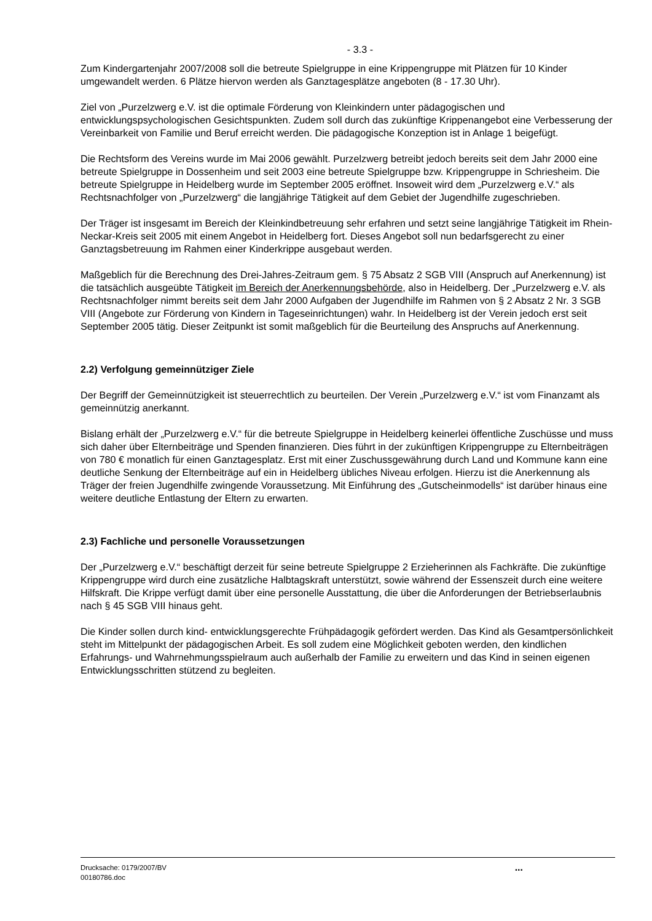- 3.3 -
Zum Kindergartenjahr 2007/2008 soll die betreute Spielgruppe in eine Krippengruppe mit Plätzen für 10 Kinder umgewandelt werden. 6 Plätze hiervon werden als Ganztagesplätze angeboten (8 - 17.30 Uhr).
Ziel von „Purzelzwerg e.V. ist die optimale Förderung von Kleinkindern unter pädagogischen und entwicklungspsychologischen Gesichtspunkten. Zudem soll durch das zukünftige Krippenangebot eine Verbesserung der Vereinbarkeit von Familie und Beruf erreicht werden. Die pädagogische Konzeption ist in Anlage 1 beigefügt.
Die Rechtsform des Vereins wurde im Mai 2006 gewählt. Purzelzwerg betreibt jedoch bereits seit dem Jahr 2000 eine betreute Spielgruppe in Dossenheim und seit 2003 eine betreute Spielgruppe bzw. Krippengruppe in Schriesheim. Die betreute Spielgruppe in Heidelberg wurde im September 2005 eröffnet. Insoweit wird dem „Purzelzwerg e.V.“ als Rechtsnachfolger von „Purzelzwerg“ die langjährige Tätigkeit auf dem Gebiet der Jugendhilfe zugeschrieben.
Der Träger ist insgesamt im Bereich der Kleinkindbetreuung sehr erfahren und setzt seine langjährige Tätigkeit im Rhein-Neckar-Kreis seit 2005 mit einem Angebot in Heidelberg fort. Dieses Angebot soll nun bedarfsgerecht zu einer Ganztagsbetreuung im Rahmen einer Kinderkrippe ausgebaut werden.
Maßgeblich für die Berechnung des Drei-Jahres-Zeitraum gem. § 75 Absatz 2 SGB VIII (Anspruch auf Anerkennung) ist die tatsächlich ausgeübte Tätigkeit im Bereich der Anerkennungsbehörde, also in Heidelberg. Der „Purzelzwerg e.V. als Rechtsnachfolger nimmt bereits seit dem Jahr 2000 Aufgaben der Jugendhilfe im Rahmen von § 2 Absatz 2 Nr. 3 SGB VIII (Angebote zur Förderung von Kindern in Tageseinrichtungen) wahr. In Heidelberg ist der Verein jedoch erst seit September 2005 tätig. Dieser Zeitpunkt ist somit maßgeblich für die Beurteilung des Anspruchs auf Anerkennung.
2.2) Verfolgung gemeinnütziger Ziele
Der Begriff der Gemeinnützigkeit ist steuerrechtlich zu beurteilen. Der Verein „Purzelzwerg e.V.“ ist vom Finanzamt als gemeinnützig anerkannt.
Bislang erhält der „Purzelzwerg e.V.“ für die betreute Spielgruppe in Heidelberg keinerlei öffentliche Zuschüsse und muss sich daher über Elternbeiträge und Spenden finanzieren. Dies führt in der zukünftigen Krippengruppe zu Elternbeiträgen von 780 € monatlich für einen Ganztagesplatz. Erst mit einer Zuschussgewährung durch Land und Kommune kann eine deutliche Senkung der Elternbeiträge auf ein in Heidelberg übliches Niveau erfolgen. Hierzu ist die Anerkennung als Träger der freien Jugendhilfe zwingende Voraussetzung. Mit Einführung des „Gutscheinmodells“ ist darüber hinaus eine weitere deutliche Entlastung der Eltern zu erwarten.
2.3) Fachliche und personelle Voraussetzungen
Der „Purzelzwerg e.V.“ beschäftigt derzeit für seine betreute Spielgruppe 2 Erzieherinnen als Fachkräfte. Die zukünftige Krippengruppe wird durch eine zusätzliche Halbtagskraft unterstützt, sowie während der Essenszeit durch eine weitere Hilfskraft. Die Krippe verfügt damit über eine personelle Ausstattung, die über die Anforderungen der Betriebserlaubnis nach § 45 SGB VIII hinaus geht.
Die Kinder sollen durch kind- entwicklungsgerechte Frühpädagogik gefördert werden. Das Kind als Gesamtpersönlichkeit steht im Mittelpunkt der pädagogischen Arbeit. Es soll zudem eine Möglichkeit geboten werden, den kindlichen Erfahrungs- und Wahrnehmungsspielraum auch außerhalb der Familie zu erweitern und das Kind in seinen eigenen Entwicklungsschritten stützend zu begleiten.
Drucksache: 0179/2007/BV
00180786.doc
...